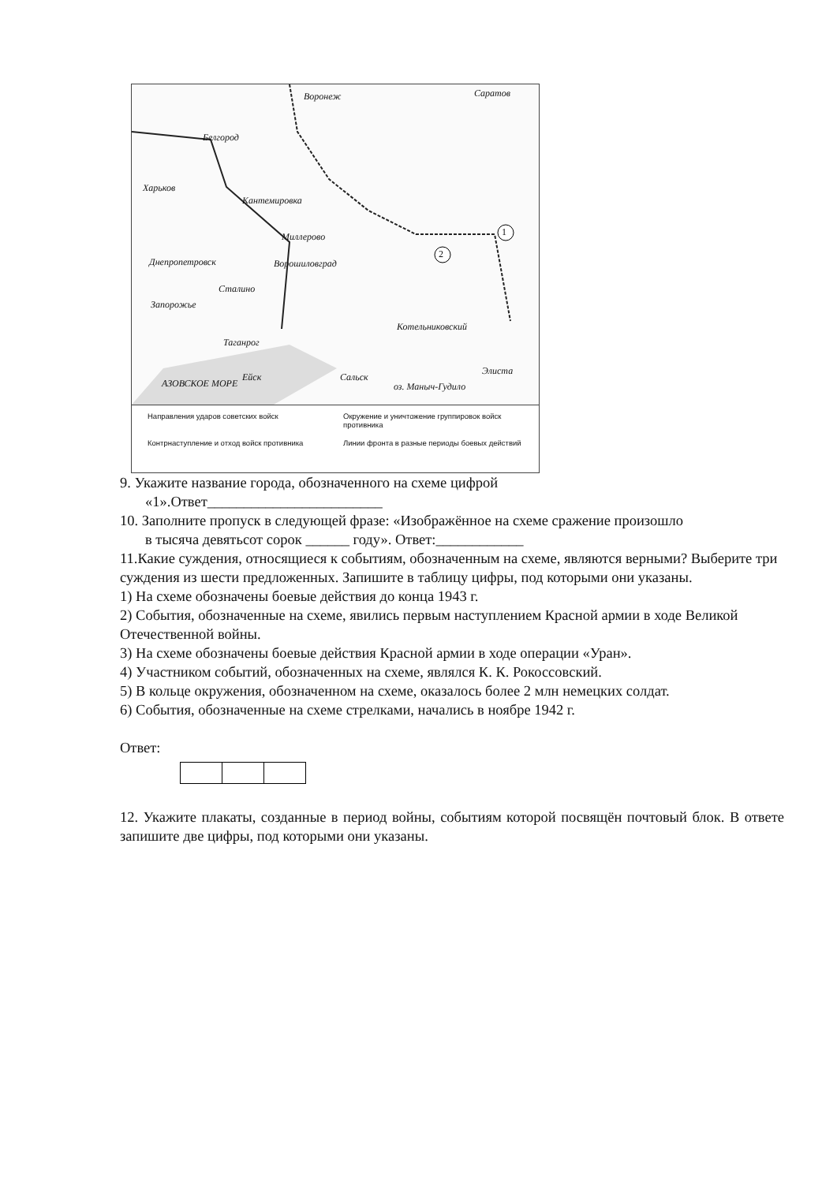Воронеж Саратов
Белгород
Харьков
Кантемировка
Миллерово
Днепропетровск Ворошиловград
Сталино
Запорожье
Котельниковский
Таганрог
Ейск Сальск
Элиста
АЗОВСКОЕ МОРЕ оз. Маныч-Гудило
1
2
Направления ударов советских войск
Окружение и уничтожение группировок войск противника
Контрнаступление и отход войск противника
Линии фронта в разные периоды боевых действий
9. Укажите название города, обозначенного на схеме цифрой
«1».Ответ________________________
10. Заполните пропуск в следующей фразе: «Изображённое на схеме сражение произошло
в тысяча девятьсот сорок ______ году». Ответ:____________
11.Какие суждения, относящиеся к событиям, обозначенным на схеме, являются верны­ми? Выберите три суждения из шести предложенных. Запишите в таблицу цифры, под ко­торыми они указаны.
1) На схеме обозначены боевые действия до конца 1943 г.
2) События, обозначенные на схеме, явились первым наступлением Красной армии в ходе Великой Отечественной войны.
3) На схеме обозначены боевые действия Красной армии в ходе операции «Уран».
4) Участником событий, обозначенных на схеме, являлся К. К. Рокоссовский.
5) В кольце окружения, обозначенном на схеме, оказалось более 2 млн немецких солдат.
6) События, обозначенные на схеме стрелками, начались в ноябре 1942 г.
Ответ:
12. Укажите плакаты, созданные в период войны, событиям которой посвящён почтовый блок. В ответе запишите две цифры, под которыми они указаны.